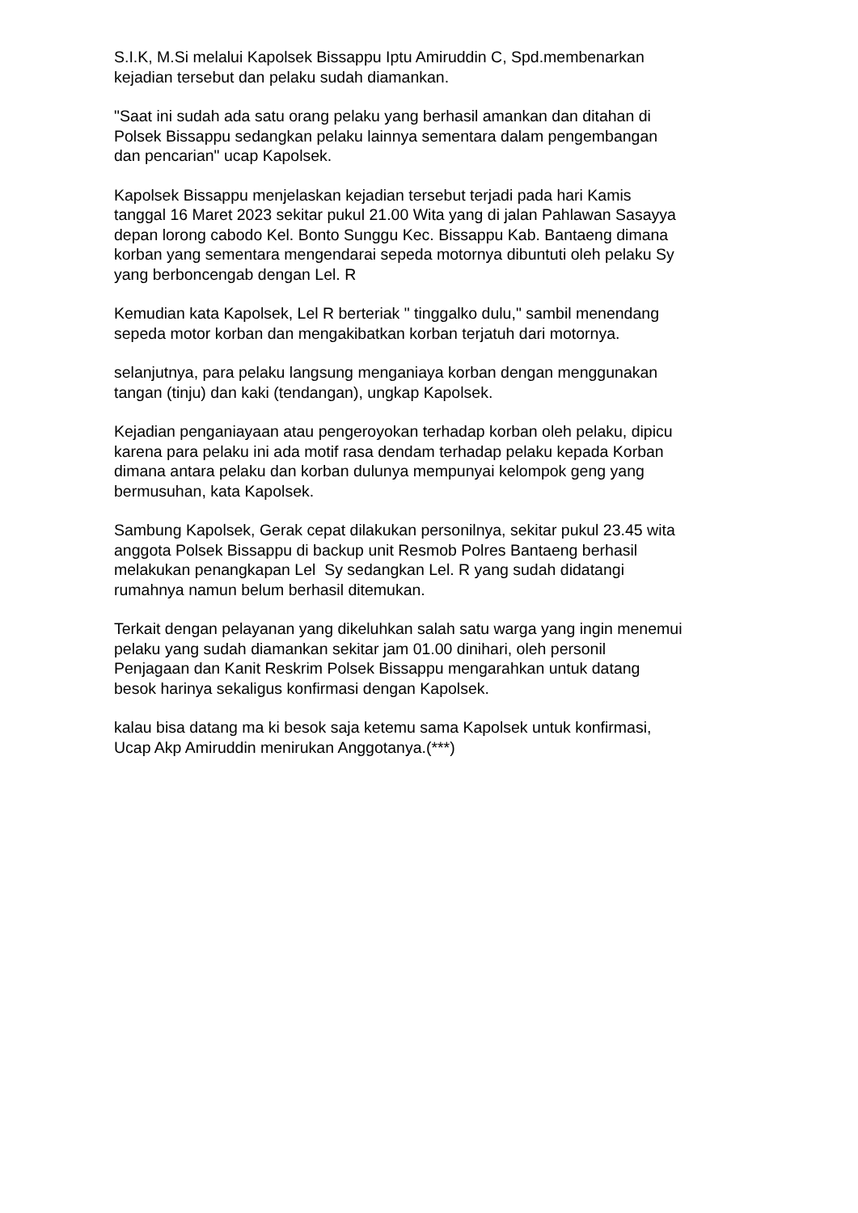S.I.K, M.Si melalui Kapolsek Bissappu Iptu Amiruddin C, Spd.membenarkan
kejadian tersebut dan pelaku sudah diamankan.
"Saat ini sudah ada satu orang pelaku yang berhasil amankan dan ditahan di
Polsek Bissappu sedangkan pelaku lainnya sementara dalam pengembangan
dan pencarian" ucap Kapolsek.
Kapolsek Bissappu menjelaskan kejadian tersebut terjadi pada hari Kamis
tanggal 16 Maret 2023 sekitar pukul 21.00 Wita yang di jalan Pahlawan Sasayya
depan lorong cabodo Kel. Bonto Sunggu Kec. Bissappu Kab. Bantaeng dimana
korban yang sementara mengendarai sepeda motornya dibuntuti oleh pelaku Sy
yang berboncengab dengan Lel. R
Kemudian kata Kapolsek, Lel R berteriak " tinggalko dulu," sambil menendang
sepeda motor korban dan mengakibatkan korban terjatuh dari motornya.
selanjutnya, para pelaku langsung menganiaya korban dengan menggunakan
tangan (tinju) dan kaki (tendangan), ungkap Kapolsek.
Kejadian penganiayaan atau pengeroyokan terhadap korban oleh pelaku, dipicu
karena para pelaku ini ada motif rasa dendam terhadap pelaku kepada Korban
dimana antara pelaku dan korban dulunya mempunyai kelompok geng yang
bermusuhan, kata Kapolsek.
Sambung Kapolsek, Gerak cepat dilakukan personilnya, sekitar pukul 23.45 wita
anggota Polsek Bissappu di backup unit Resmob Polres Bantaeng berhasil
melakukan penangkapan Lel Sy sedangkan Lel. R yang sudah didatangi
rumahnya namun belum berhasil ditemukan.
Terkait dengan pelayanan yang dikeluhkan salah satu warga yang ingin menemui
pelaku yang sudah diamankan sekitar jam 01.00 dinihari, oleh personil
Penjagaan dan Kanit Reskrim Polsek Bissappu mengarahkan untuk datang
besok harinya sekaligus konfirmasi dengan Kapolsek.
kalau bisa datang ma ki besok saja ketemu sama Kapolsek untuk konfirmasi,
Ucap Akp Amiruddin menirukan Anggotanya.(***)